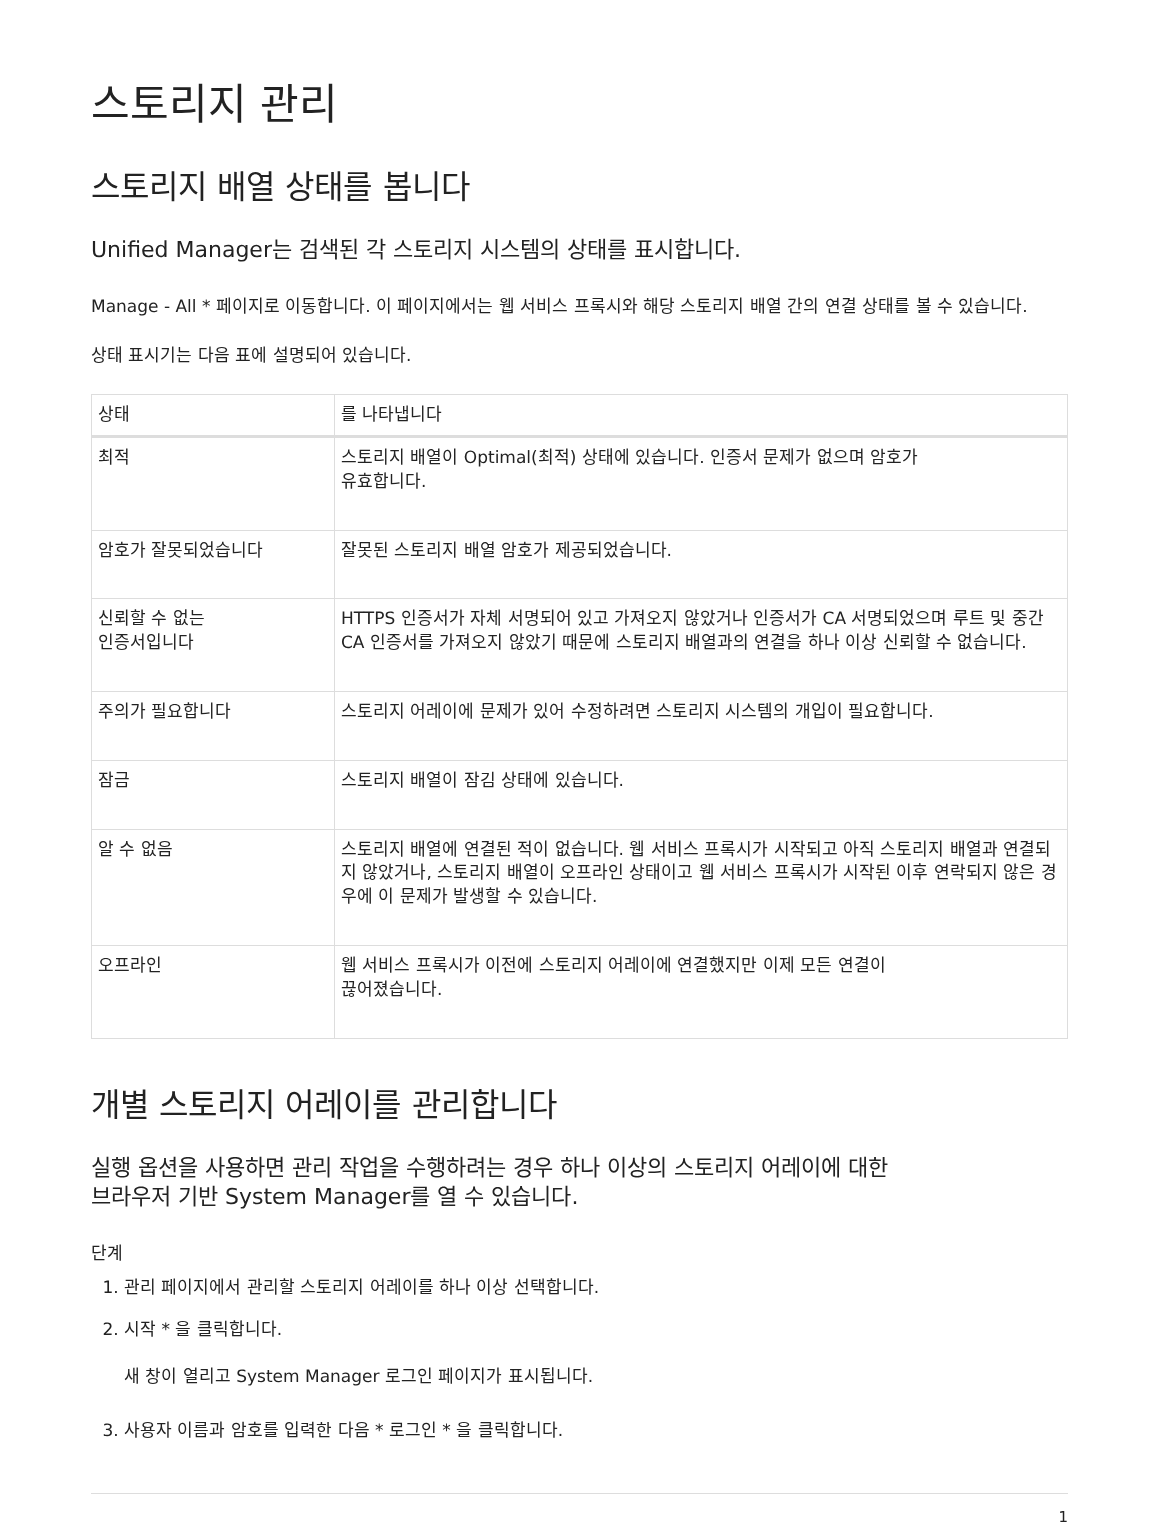스토리지 관리
스토리지 배열 상태를 봅니다
Unified Manager는 검색된 각 스토리지 시스템의 상태를 표시합니다.
Manage - All * 페이지로 이동합니다. 이 페이지에서는 웹 서비스 프록시와 해당 스토리지 배열 간의 연결 상태를 볼 수 있습니다.
상태 표시기는 다음 표에 설명되어 있습니다.
| 상태 | 를 나타냅니다 |
| --- | --- |
| 최적 | 스토리지 배열이 Optimal(최적) 상태에 있습니다. 인증서 문제가 없으며 암호가 유효합니다. |
| 암호가 잘못되었습니다 | 잘못된 스토리지 배열 암호가 제공되었습니다. |
| 신뢰할 수 없는 인증서입니다 | HTTPS 인증서가 자체 서명되어 있고 가져오지 않았거나 인증서가 CA 서명되었으며 루트 및 중간 CA 인증서를 가져오지 않았기 때문에 스토리지 배열과의 연결을 하나 이상 신뢰할 수 없습니다. |
| 주의가 필요합니다 | 스토리지 어레이에 문제가 있어 수정하려면 스토리지 시스템의 개입이 필요합니다. |
| 잠금 | 스토리지 배열이 잠김 상태에 있습니다. |
| 알 수 없음 | 스토리지 배열에 연결된 적이 없습니다. 웹 서비스 프록시가 시작되고 아직 스토리지 배열과 연결되지 않았거나, 스토리지 배열이 오프라인 상태이고 웹 서비스 프록시가 시작된 이후 연락되지 않은 경우에 이 문제가 발생할 수 있습니다. |
| 오프라인 | 웹 서비스 프록시가 이전에 스토리지 어레이에 연결했지만 이제 모든 연결이 끊어졌습니다. |
개별 스토리지 어레이를 관리합니다
실행 옵션을 사용하면 관리 작업을 수행하려는 경우 하나 이상의 스토리지 어레이에 대한
브라우저 기반 System Manager를 열 수 있습니다.
단계
1. 관리 페이지에서 관리할 스토리지 어레이를 하나 이상 선택합니다.
2. 시작 * 을 클릭합니다.
새 창이 열리고 System Manager 로그인 페이지가 표시됩니다.
3. 사용자 이름과 암호를 입력한 다음 * 로그인 * 을 클릭합니다.
1